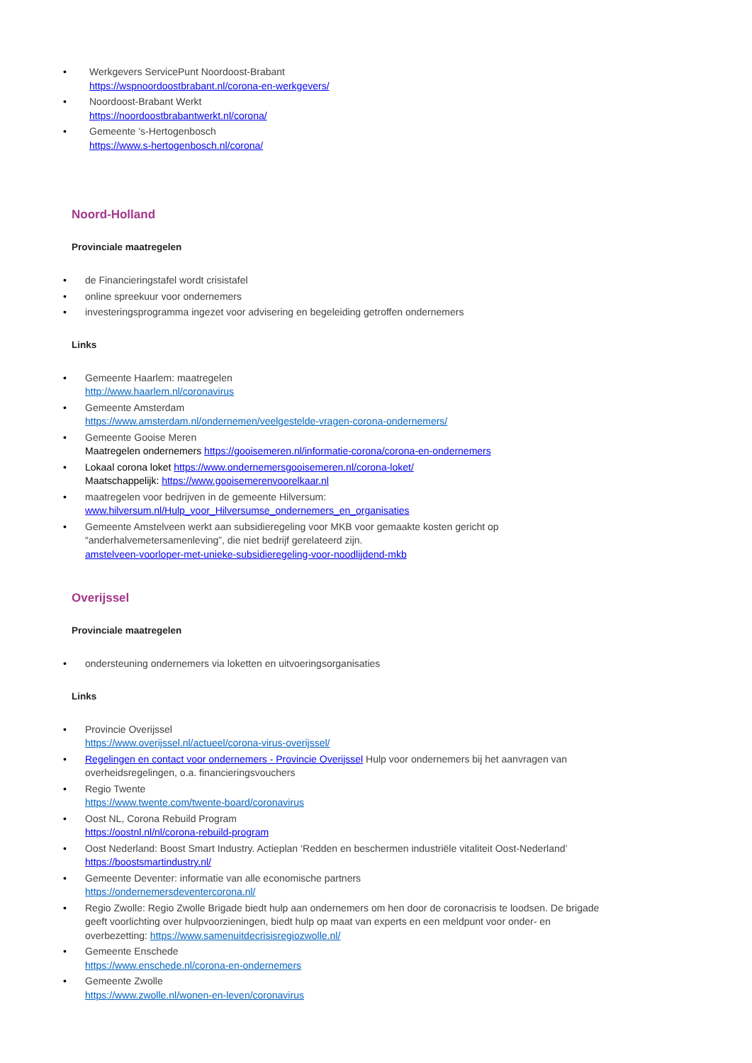• Werkgevers ServicePunt Noordoost-Brabant
https://wspnoordoostbrabant.nl/corona-en-werkgevers/
• Noordoost-Brabant Werkt
https://noordoostbrabantwerkt.nl/corona/
• Gemeente ’s-Hertogenbosch
https://www.s-hertogenbosch.nl/corona/
Noord-Holland
Provinciale maatregelen
• de Financieringstafel wordt crisistafel
• online spreekuur voor ondernemers
• investeringsprogramma ingezet voor advisering en begeleiding getroffen ondernemers
Links
• Gemeente Haarlem: maatregelen
http://www.haarlem.nl/coronavirus
• Gemeente Amsterdam
https://www.amsterdam.nl/ondernemen/veelgestelde-vragen-corona-ondernemers/
• Gemeente Gooise Meren
Maatregelen ondernemers https://gooisemeren.nl/informatie-corona/corona-en-ondernemers
• Lokaal corona loket https://www.ondernemersgooisemeren.nl/corona-loket/
Maatschappelijk: https://www.gooisemerenvoorelkaar.nl
• maatregelen voor bedrijven in de gemeente Hilversum:
www.hilversum.nl/Hulp_voor_Hilversumse_ondernemers_en_organisaties
• Gemeente Amstelveen werkt aan subsidieregeling voor MKB voor gemaakte kosten gericht op
“anderhalvemetersamenleving”, die niet bedrijf gerelateerd zijn.
amstelveen-voorloper-met-unieke-subsidieregeling-voor-noodlijdend-mkb
Overijssel
Provinciale maatregelen
• ondersteuning ondernemers via loketten en uitvoeringsorganisaties
Links
• Provincie Overijssel
https://www.overijssel.nl/actueel/corona-virus-overijssel/
• Regelingen en contact voor ondernemers - Provincie Overijssel Hulp voor ondernemers bij het aanvragen van overheidsregelingen, o.a. financieringsvouchers
• Regio Twente
https://www.twente.com/twente-board/coronavirus
• Oost NL, Corona Rebuild Program
https://oostnl.nl/nl/corona-rebuild-program
• Oost Nederland: Boost Smart Industry. Actieplan ‘Redden en beschermen industriële vitaliteit Oost-Nederland’
https://boostsmartindustry.nl/
• Gemeente Deventer: informatie van alle economische partners
https://ondernemersdeventercorona.nl/
• Regio Zwolle: Regio Zwolle Brigade biedt hulp aan ondernemers om hen door de coronacrisis te loodsen. De brigade geeft voorlichting over hulpvoorzieningen, biedt hulp op maat van experts en een meldpunt voor onder- en overbezetting: https://www.samenuitdecrisisregiozwolle.nl/
• Gemeente Enschede
https://www.enschede.nl/corona-en-ondernemers
• Gemeente Zwolle
https://www.zwolle.nl/wonen-en-leven/coronavirus